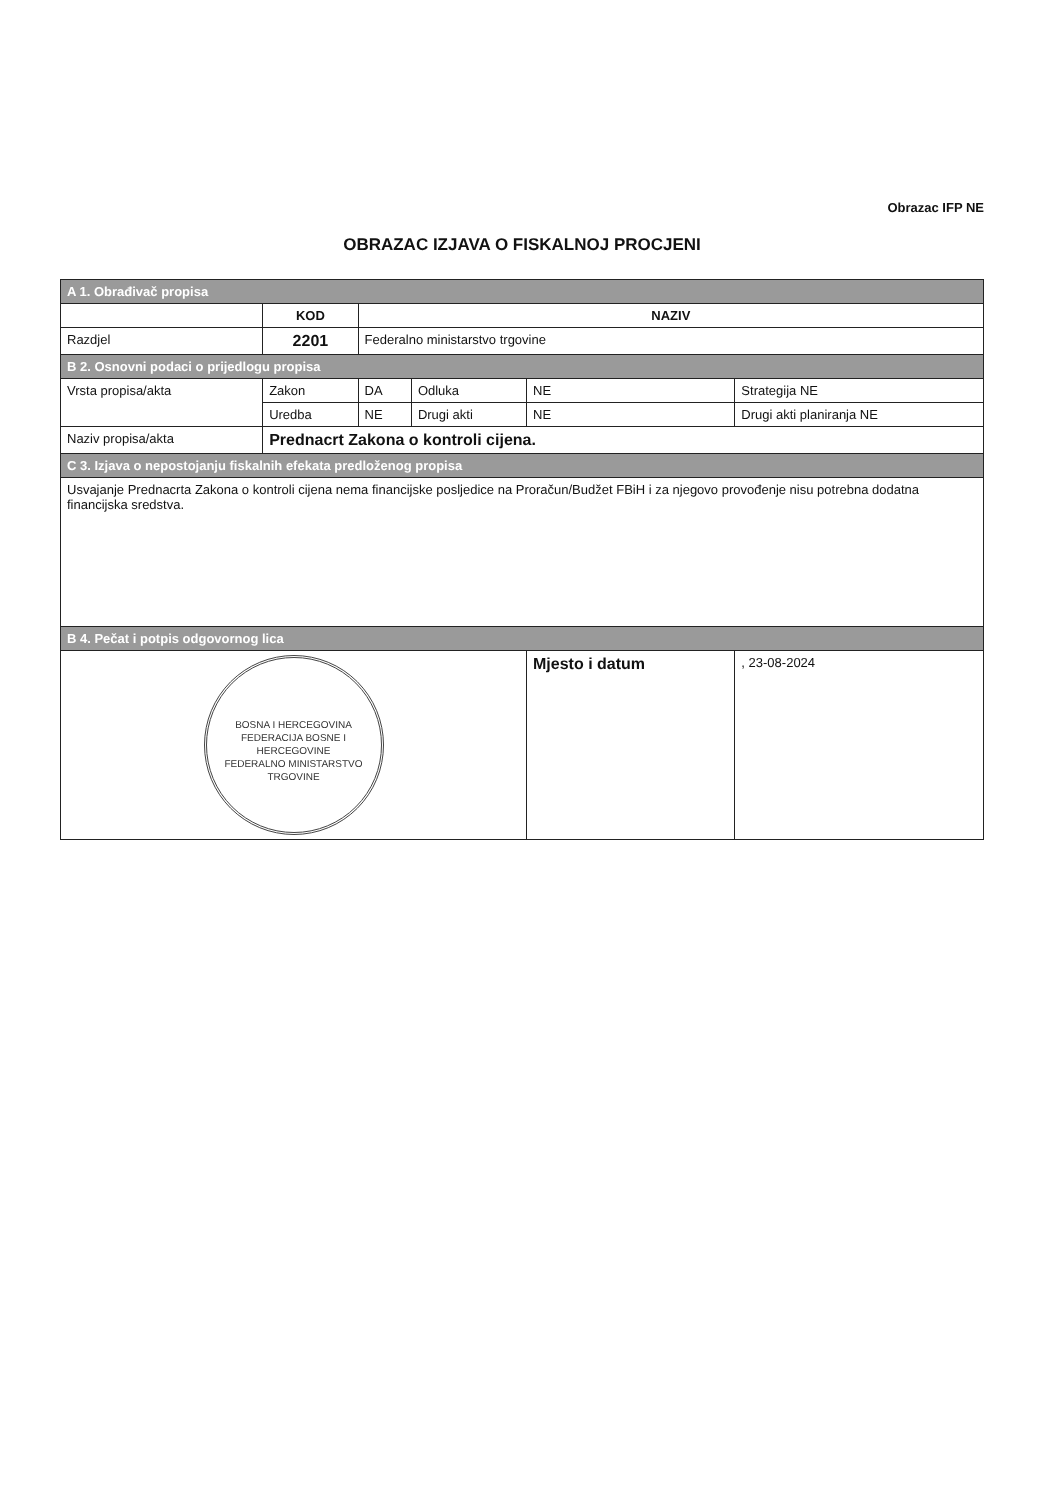Obrazac IFP NE
OBRAZAC IZJAVA O FISKALNOJ PROCJENI
| A 1. Obrađivač propisa | | | | | |
| | KOD | NAZIV | | | |
| Razdjel | 2201 | Federalno ministarstvo trgovine | | | |
| B 2. Osnovni podaci o prijedlogu propisa | | | | | |
| Vrsta propisa/akta | Zakon | DA | Odluka | NE | Strategija NE |
| | Uredba | NE | Drugi akti | NE | Drugi akti planiranja NE |
| Naziv propisa/akta | Prednacrt Zakona o kontroli cijena. | | | | |
| C 3. Izjava o nepostojanju fiskalnih efekata predloženog propisa | | | | | |
| Usvajanje Prednacrta Zakona o kontroli cijena nema financijske posljedice na Proračun/Budžet FBiH i za njegovo provođenje nisu potrebna dodatna financijska sredstva. | | | | | |
| B 4. Pečat i potpis odgovornog lica | | | | | |
| BOSNA I HERCEGOVINA FEDERACIJA BOSNE I HERCEGOVINE FEDERALNO MINISTARSTVO TRGOVINE | | | | Mjesto i datum | , 23-08-2024 |